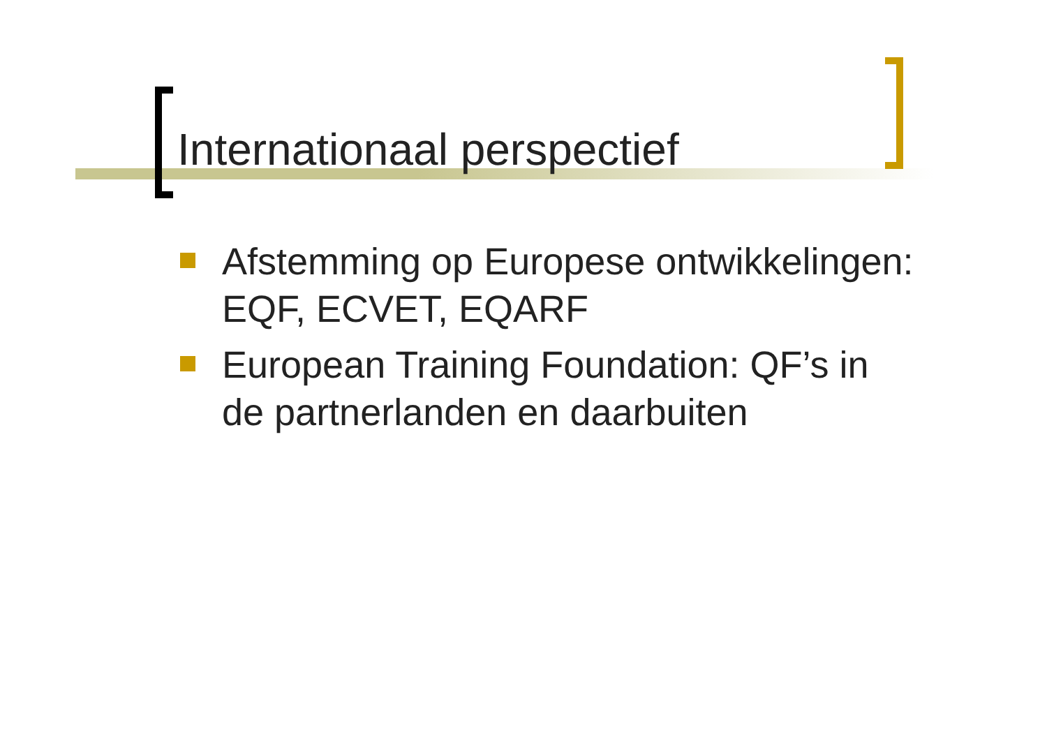Internationaal perspectief
Afstemming op Europese ontwikkelingen: EQF, ECVET, EQARF
European Training Foundation: QF’s in de partnerlanden en daarbuiten